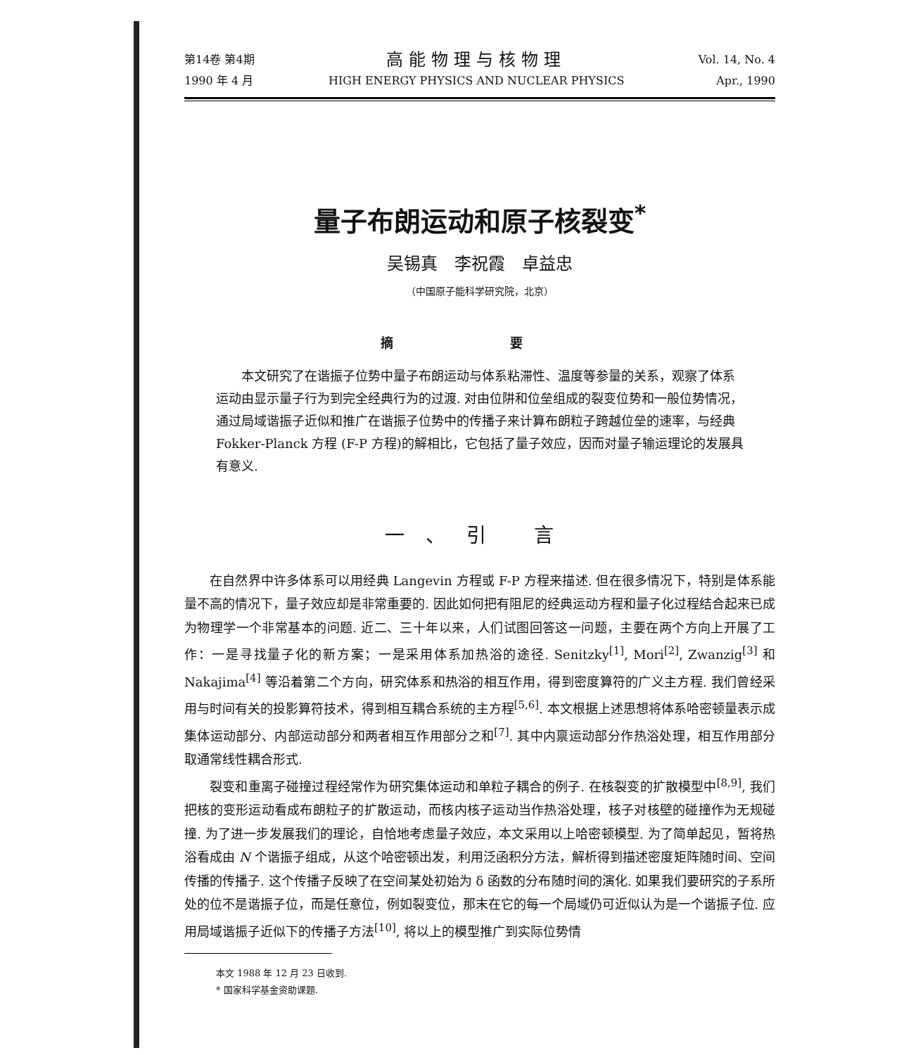第14卷 第4期
1990 年 4 月
高能物理与核物理
HIGH ENERGY PHYSICS AND NUCLEAR PHYSICS
Vol. 14, No. 4
Apr., 1990
量子布朗运动和原子核裂变<sup>*</sup>
吴锡真　李祝霞　卓益忠
（中国原子能科学研究院，北京）
摘 要
本文研究了在谐振子位势中量子布朗运动与体系粘滞性、温度等参量的关系，观察了体系运动由显示量子行为到完全经典行为的过渡. 对由位阱和位垒组成的裂变位势和一般位势情况，通过局域谐振子近似和推广在谐振子位势中的传播子来计算布朗粒子跨越位垒的速率，与经典 Fokker-Planck 方程 (F-P 方程)的解相比，它包括了量子效应，因而对量子输运理论的发展具有意义.
一、引 言
在自然界中许多体系可以用经典 Langevin 方程或 F-P 方程来描述. 但在很多情况下，特别是体系能量不高的情况下，量子效应却是非常重要的. 因此如何把有阻尼的经典运动方程和量子化过程结合起来已成为物理学一个非常基本的问题. 近二、三十年以来，人们试图回答这一问题，主要在两个方向上开展了工作：一是寻找量子化的新方案；一是采用体系加热浴的途径. Senitzky<sup>[1]</sup>, Mori<sup>[2]</sup>, Zwanzig<sup>[3]</sup> 和 Nakajima<sup>[4]</sup> 等沿着第二个方向，研究体系和热浴的相互作用，得到密度算符的广义主方程. 我们曾经采用与时间有关的投影算符技术，得到相互耦合系统的主方程<sup>[5,6]</sup>. 本文根据上述思想将体系哈密顿量表示成集体运动部分、内部运动部分和两者相互作用部分之和<sup>[7]</sup>. 其中内禀运动部分作热浴处理，相互作用部分取通常线性耦合形式.
裂变和重离子碰撞过程经常作为研究集体运动和单粒子耦合的例子. 在核裂变的扩散模型中<sup>[8,9]</sup>, 我们把核的变形运动看成布朗粒子的扩散运动，而核内核子运动当作热浴处理，核子对核壁的碰撞作为无规碰撞. 为了进一步发展我们的理论，自恰地考虑量子效应，本文采用以上哈密顿模型. 为了简单起见，暂将热浴看成由 N 个谐振子组成，从这个哈密顿出发，利用泛函积分方法，解析得到描述密度矩阵随时间、空间传播的传播子. 这个传播子反映了在空间某处初始为 δ 函数的分布随时间的演化. 如果我们要研究的子系所处的位不是谐振子位，而是任意位，例如裂变位，那末在它的每一个局域仍可近似认为是一个谐振子位. 应用局域谐振子近似下的传播子方法<sup>[10]</sup>, 将以上的模型推广到实际位势情
本文 1988 年 12 月 23 日收到.
* 国家科学基金资助课题.